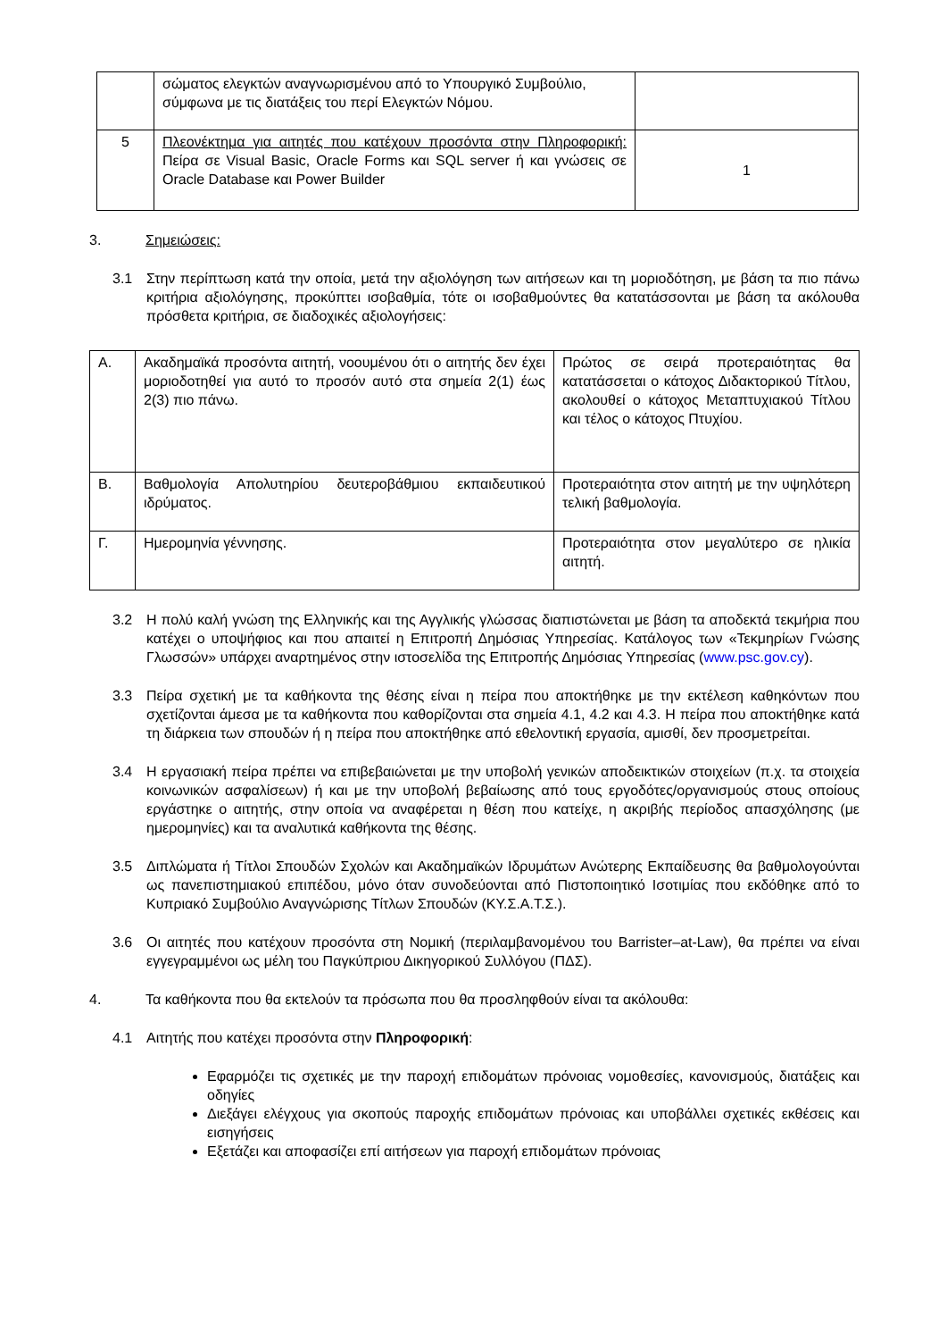| | σώματος ελεγκτών αναγνωρισμένου από το Υπουργικό Συμβούλιο, σύμφωνα με τις διατάξεις του περί Ελεγκτών Νόμου. | |
| 5 | Πλεονέκτημα για αιτητές που κατέχουν προσόντα στην Πληροφορική: Πείρα σε Visual Basic, Oracle Forms και SQL server ή και γνώσεις σε Oracle Database και Power Builder | 1 |
3. Σημειώσεις:
3.1 Στην περίπτωση κατά την οποία, μετά την αξιολόγηση των αιτήσεων και τη μοριοδότηση, με βάση τα πιο πάνω κριτήρια αξιολόγησης, προκύπτει ισοβαθμία, τότε οι ισοβαθμούντες θα κατατάσσονται με βάση τα ακόλουθα πρόσθετα κριτήρια, σε διαδοχικές αξιολογήσεις:
| Α. | Ακαδημαϊκά προσόντα αιτητή, νοουμένου ότι ο αιτητής δεν έχει μοριοδοτηθεί για αυτό το προσόν αυτό στα σημεία 2(1) έως 2(3) πιο πάνω. | Πρώτος σε σειρά προτεραιότητας θα κατατάσσεται ο κάτοχος Διδακτορικού Τίτλου, ακολουθεί ο κάτοχος Μεταπτυχιακού Τίτλου και τέλος ο κάτοχος Πτυχίου. |
| Β. | Βαθμολογία Απολυτηρίου δευτεροβάθμιου εκπαιδευτικού ιδρύματος. | Προτεραιότητα στον αιτητή με την υψηλότερη τελική βαθμολογία. |
| Γ. | Ημερομηνία γέννησης. | Προτεραιότητα στον μεγαλύτερο σε ηλικία αιτητή. |
3.2 Η πολύ καλή γνώση της Ελληνικής και της Αγγλικής γλώσσας διαπιστώνεται με βάση τα αποδεκτά τεκμήρια που κατέχει ο υποψήφιος και που απαιτεί η Επιτροπή Δημόσιας Υπηρεσίας. Κατάλογος των «Τεκμηρίων Γνώσης Γλωσσών» υπάρχει αναρτημένος στην ιστοσελίδα της Επιτροπής Δημόσιας Υπηρεσίας (www.psc.gov.cy).
3.3 Πείρα σχετική με τα καθήκοντα της θέσης είναι η πείρα που αποκτήθηκε με την εκτέλεση καθηκόντων που σχετίζονται άμεσα με τα καθήκοντα που καθορίζονται στα σημεία 4.1, 4.2 και 4.3. Η πείρα που αποκτήθηκε κατά τη διάρκεια των σπουδών ή η πείρα που αποκτήθηκε από εθελοντική εργασία, αμισθί, δεν προσμετρείται.
3.4 Η εργασιακή πείρα πρέπει να επιβεβαιώνεται με την υποβολή γενικών αποδεικτικών στοιχείων (π.χ. τα στοιχεία κοινωνικών ασφαλίσεων) ή και με την υποβολή βεβαίωσης από τους εργοδότες/οργανισμούς στους οποίους εργάστηκε ο αιτητής, στην οποία να αναφέρεται η θέση που κατείχε, η ακριβής περίοδος απασχόλησης (με ημερομηνίες) και τα αναλυτικά καθήκοντα της θέσης.
3.5 Διπλώματα ή Τίτλοι Σπουδών Σχολών και Ακαδημαϊκών Ιδρυμάτων Ανώτερης Εκπαίδευσης θα βαθμολογούνται ως πανεπιστημιακού επιπέδου, μόνο όταν συνοδεύονται από Πιστοποιητικό Ισοτιμίας που εκδόθηκε από το Κυπριακό Συμβούλιο Αναγνώρισης Τίτλων Σπουδών (ΚΥ.Σ.Α.Τ.Σ.).
3.6 Οι αιτητές που κατέχουν προσόντα στη Νομική (περιλαμβανομένου του Barrister–at-Law), θα πρέπει να είναι εγγεγραμμένοι ως μέλη του Παγκύπριου Δικηγορικού Συλλόγου (ΠΔΣ).
4. Τα καθήκοντα που θα εκτελούν τα πρόσωπα που θα προσληφθούν είναι τα ακόλουθα:
4.1 Αιτητής που κατέχει προσόντα στην Πληροφορική:
Εφαρμόζει τις σχετικές με την παροχή επιδομάτων πρόνοιας νομοθεσίες, κανονισμούς, διατάξεις και οδηγίες
Διεξάγει ελέγχους για σκοπούς παροχής επιδομάτων πρόνοιας και υποβάλλει σχετικές εκθέσεις και εισηγήσεις
Εξετάζει και αποφασίζει επί αιτήσεων για παροχή επιδομάτων πρόνοιας